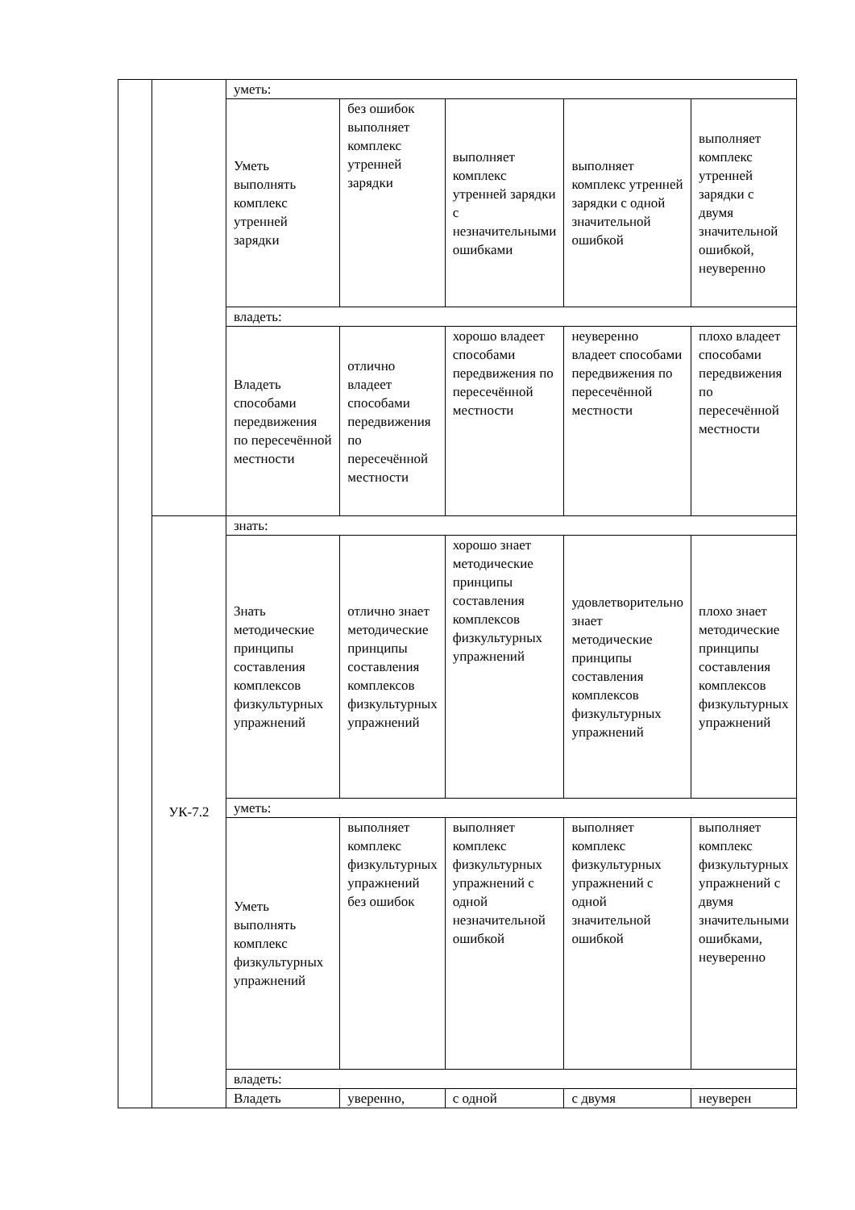| | | уметь: | | | | |
| | | Уметь выполнять комплекс утренней зарядки | без ошибок выполняет комплекс утренней зарядки | выполняет комплекс утренней зарядки с незначительными ошибками | выполняет комплекс утренней зарядки с одной значительной ошибкой | выполняет комплекс утренней зарядки с двумя значительной ошибкой, неуверенно |
| | | владеть: | | | | |
| | | Владеть способами передвижения по пересечённой местности | отлично владеет способами передвижения по пересечённой местности | хорошо владеет способами передвижения по пересечённой местности | неуверенно владеет способами передвижения по пересечённой местности | плохо владеет способами передвижения по пересечённой местности |
| | УК-7.2 | знать: | | | | |
| | | Знать методические принципы составления комплексов физкультурных упражнений | отлично знает методические принципы составления комплексов физкультурных упражнений | хорошо знает методические принципы составления комплексов физкультурных упражнений | удовлетворительно знает методические принципы составления комплексов физкультурных упражнений | плохо знает методические принципы составления комплексов физкультурных упражнений |
| | | уметь: | | | | |
| | | Уметь выполнять комплекс физкультурных упражнений | выполняет комплекс физкультурных упражнений без ошибок | выполняет комплекс физкультурных упражнений с одной незначительной ошибкой | выполняет комплекс физкультурных упражнений с одной значительной ошибкой | выполняет комплекс физкультурных упражнений с двумя значительными ошибками, неуверенно |
| | | владеть: | | | | |
| | | Владеть | уверенно, | с одной | с двумя | неуверен |